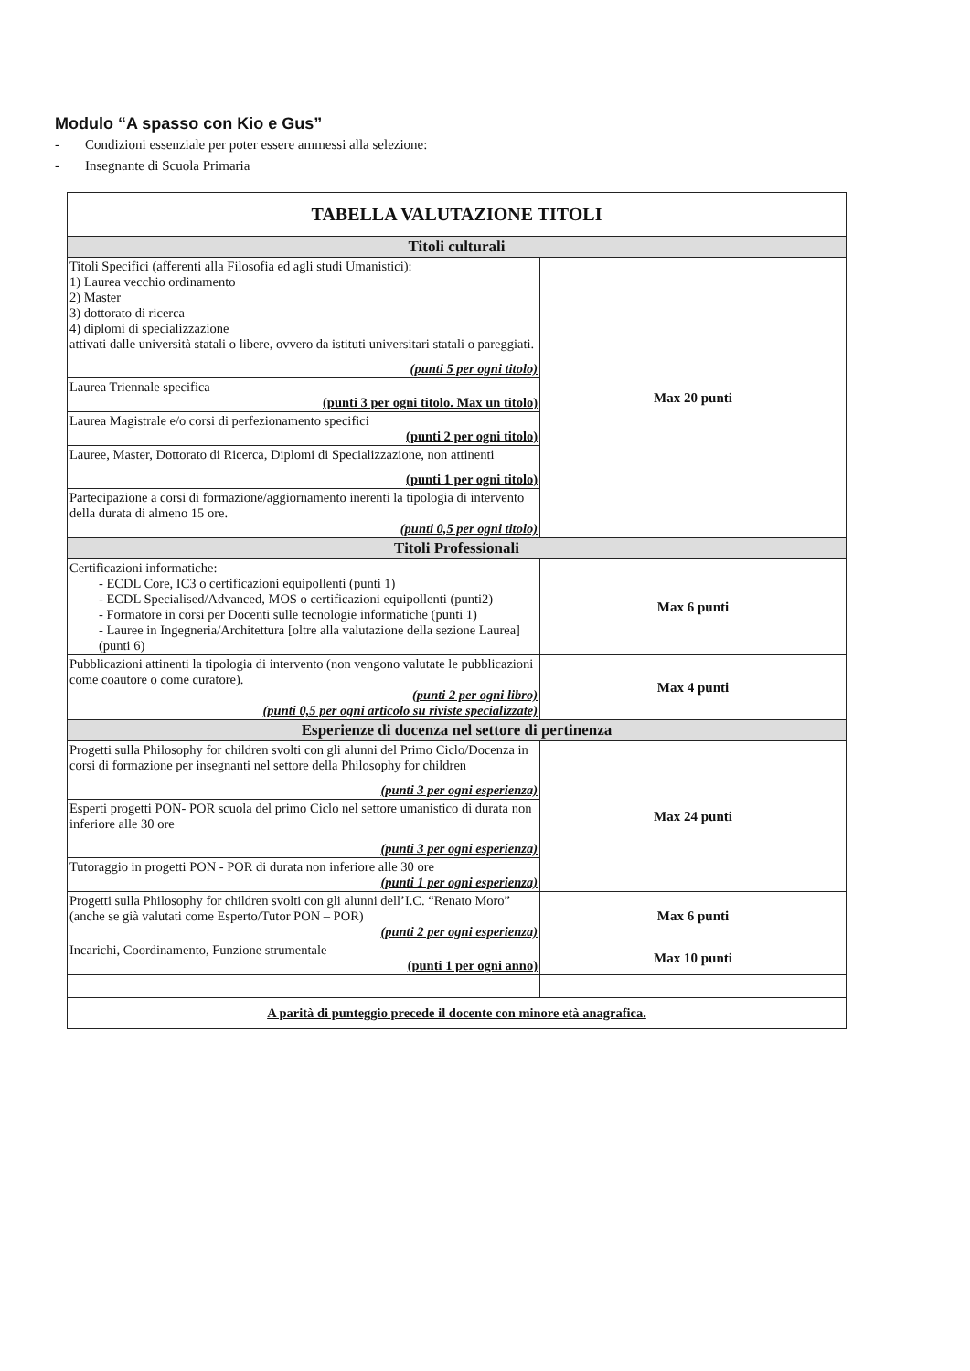Modulo “A spasso con Kio e Gus”
- Condizioni essenziale per poter essere ammessi alla selezione:
- Insegnante di Scuola Primaria
| TABELLA VALUTAZIONE TITOLI | |
| Titoli culturali | |
| Titoli Specifici (afferenti alla Filosofia ed agli studi Umanistici): 1) Laurea vecchio ordinamento 2) Master 3) dottorato di ricerca 4) diplomi di specializzazione attivati dalle università statali o libere, ovvero da istituti universitari statali o pareggiati. (punti 5 per ogni titolo) | Max 20 punti |
| Laurea Triennale specifica (punti 3 per ogni titolo. Max un titolo) | |
| Laurea Magistrale e/o corsi di perfezionamento specifici (punti 2 per ogni titolo) | |
| Lauree, Master, Dottorato di Ricerca, Diplomi di Specializzazione, non attinenti (punti 1 per ogni titolo) | |
| Partecipazione a corsi di formazione/aggiornamento inerenti la tipologia di intervento della durata di almeno 15 ore. (punti 0,5 per ogni titolo) | |
| Titoli Professionali | |
| Certificazioni informatiche: - ECDL Core, IC3 o certificazioni equipollenti (punti 1) - ECDL Specialised/Advanced, MOS o certificazioni equipollenti (punti2) - Formatore in corsi per Docenti sulle tecnologie informatiche (punti 1) - Lauree in Ingegneria/Architettura [oltre alla valutazione della sezione Laurea] (punti 6) | Max 6 punti |
| Pubblicazioni attinenti la tipologia di intervento (non vengono valutate le pubblicazioni come coautore o come curatore). (punti 2 per ogni libro) (punti 0,5 per ogni articolo su riviste specializzate) | Max 4 punti |
| Esperienze di docenza nel settore di pertinenza | |
| Progetti sulla Philosophy for children svolti con gli alunni del Primo Ciclo/Docenza in corsi di formazione per insegnanti nel settore della Philosophy for children (punti 3 per ogni esperienza) | Max 24 punti |
| Esperti progetti PON- POR scuola del primo Ciclo nel settore umanistico di durata non inferiore alle 30 ore (punti 3 per ogni esperienza) | |
| Tutoraggio in progetti PON - POR di durata non inferiore alle 30 ore (punti 1 per ogni esperienza) | |
| Progetti sulla Philosophy for children svolti con gli alunni dell’I.C. “Renato Moro” (anche se già valutati come Esperto/Tutor PON – POR) (punti 2 per ogni esperienza) | Max 6 punti |
| Incarichi, Coordinamento, Funzione strumentale (punti 1 per ogni anno) | Max 10 punti |
| A parità di punteggio precede il docente con minore età anagrafica. | |